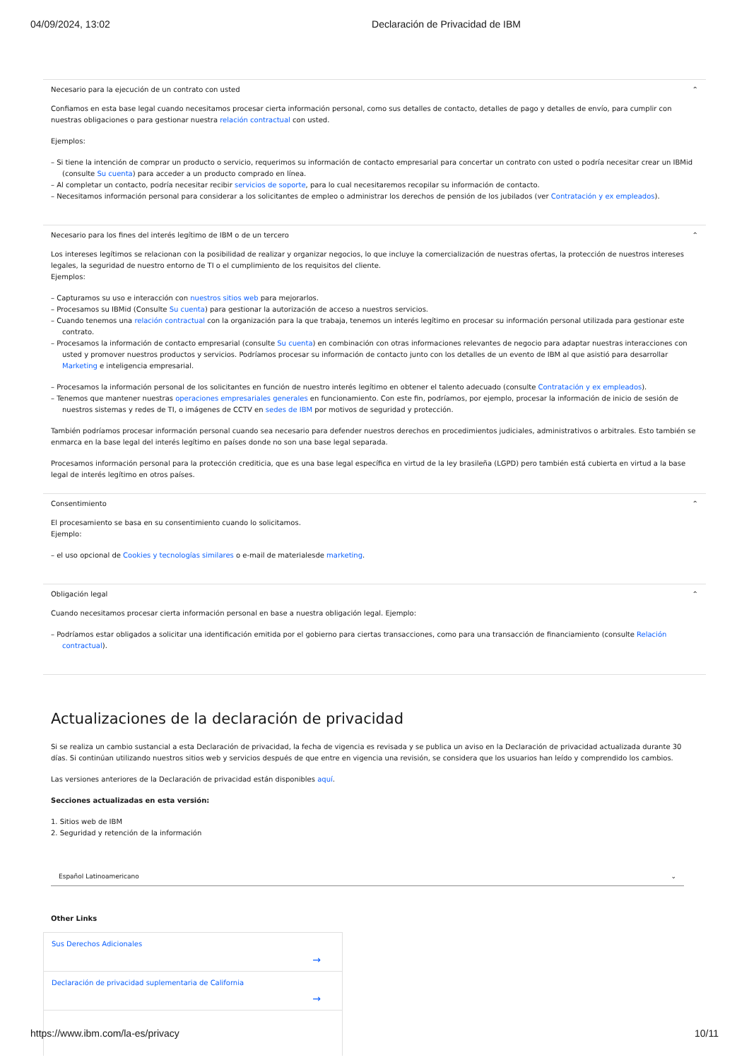04/09/2024, 13:02 Declaración de Privacidad de IBM
Necesario para la ejecución de un contrato con usted ⌃
Confiamos en esta base legal cuando necesitamos procesar cierta información personal, como sus detalles de contacto, detalles de pago y detalles de envío, para cumplir con nuestras obligaciones o para gestionar nuestra relación contractual con usted.
Ejemplos:
– Si tiene la intención de comprar un producto o servicio, requerimos su información de contacto empresarial para concertar un contrato con usted o podría necesitar crear un IBMid (consulte Su cuenta) para acceder a un producto comprado en línea.
– Al completar un contacto, podría necesitar recibir servicios de soporte, para lo cual necesitaremos recopilar su información de contacto.
– Necesitamos información personal para considerar a los solicitantes de empleo o administrar los derechos de pensión de los jubilados (ver Contratación y ex empleados).
Necesario para los fines del interés legítimo de IBM o de un tercero ⌃
Los intereses legítimos se relacionan con la posibilidad de realizar y organizar negocios, lo que incluye la comercialización de nuestras ofertas, la protección de nuestros intereses legales, la seguridad de nuestro entorno de TI o el cumplimiento de los requisitos del cliente.
Ejemplos:
– Capturamos su uso e interacción con nuestros sitios web para mejorarlos.
– Procesamos su IBMid (Consulte Su cuenta) para gestionar la autorización de acceso a nuestros servicios.
– Cuando tenemos una relación contractual con la organización para la que trabaja, tenemos un interés legítimo en procesar su información personal utilizada para gestionar este contrato.
– Procesamos la información de contacto empresarial (consulte Su cuenta) en combinación con otras informaciones relevantes de negocio para adaptar nuestras interacciones con usted y promover nuestros productos y servicios. Podríamos procesar su información de contacto junto con los detalles de un evento de IBM al que asistió para desarrollar Marketing e inteligencia empresarial.
– Procesamos la información personal de los solicitantes en función de nuestro interés legítimo en obtener el talento adecuado (consulte Contratación y ex empleados).
– Tenemos que mantener nuestras operaciones empresariales generales en funcionamiento. Con este fin, podríamos, por ejemplo, procesar la información de inicio de sesión de nuestros sistemas y redes de TI, o imágenes de CCTV en sedes de IBM por motivos de seguridad y protección.
También podríamos procesar información personal cuando sea necesario para defender nuestros derechos en procedimientos judiciales, administrativos o arbitrales. Esto también se enmarca en la base legal del interés legítimo en países donde no son una base legal separada.
Procesamos información personal para la protección crediticia, que es una base legal específica en virtud de la ley brasileña (LGPD) pero también está cubierta en virtud a la base legal de interés legítimo en otros países.
Consentimiento ⌃
El procesamiento se basa en su consentimiento cuando lo solicitamos.
Ejemplo:
– el uso opcional de Cookies y tecnologías similares o e-mail de materialesde marketing.
Obligación legal ⌃
Cuando necesitamos procesar cierta información personal en base a nuestra obligación legal. Ejemplo:
– Podríamos estar obligados a solicitar una identificación emitida por el gobierno para ciertas transacciones, como para una transacción de financiamiento (consulte Relación contractual).
Actualizaciones de la declaración de privacidad
Si se realiza un cambio sustancial a esta Declaración de privacidad, la fecha de vigencia es revisada y se publica un aviso en la Declaración de privacidad actualizada durante 30 días. Si continúan utilizando nuestros sitios web y servicios después de que entre en vigencia una revisión, se considera que los usuarios han leído y comprendido los cambios.
Las versiones anteriores de la Declaración de privacidad están disponibles aquí.
Secciones actualizadas en esta versión:
1. Sitios web de IBM
2. Seguridad y retención de la información
Español Latinoamericano ⌄
Other Links
Sus Derechos Adicionales →
Declaración de privacidad suplementaria de California →
https://www.ibm.com/la-es/privacy 10/11